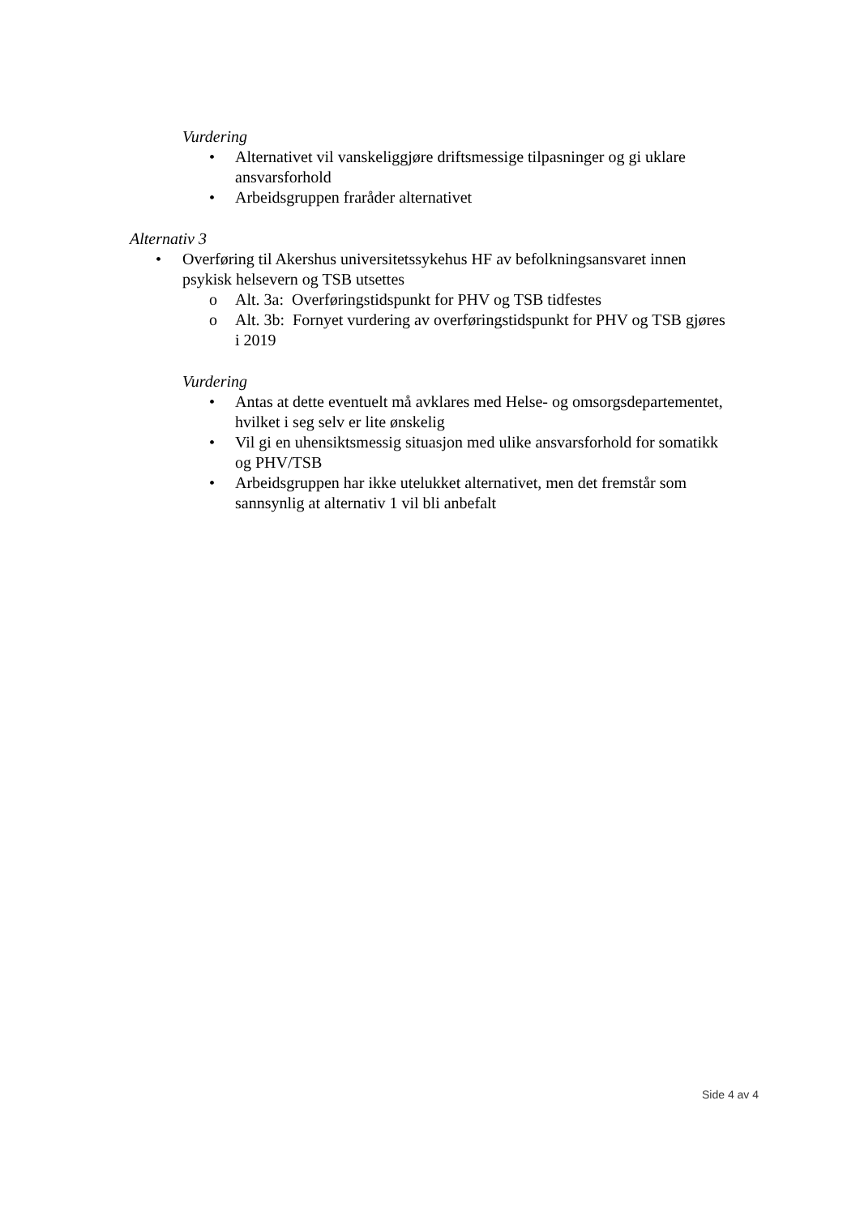Vurdering
• Alternativet vil vanskeliggjøre driftsmessige tilpasninger og gi uklare ansvarsforhold
• Arbeidsgruppen fraråder alternativet
Alternativ 3
• Overføring til Akershus universitetssykehus HF av befolkningsansvaret innen psykisk helsevern og TSB utsettes
o Alt. 3a: Overføringstidspunkt for PHV og TSB tidfestes
o Alt. 3b: Fornyet vurdering av overføringstidspunkt for PHV og TSB gjøres i 2019
Vurdering
• Antas at dette eventuelt må avklares med Helse- og omsorgsdepartementet, hvilket i seg selv er lite ønskelig
• Vil gi en uhensiktsmessig situasjon med ulike ansvarsforhold for somatikk og PHV/TSB
• Arbeidsgruppen har ikke utelukket alternativet, men det fremstår som sannsynlig at alternativ 1 vil bli anbefalt
Side 4 av 4